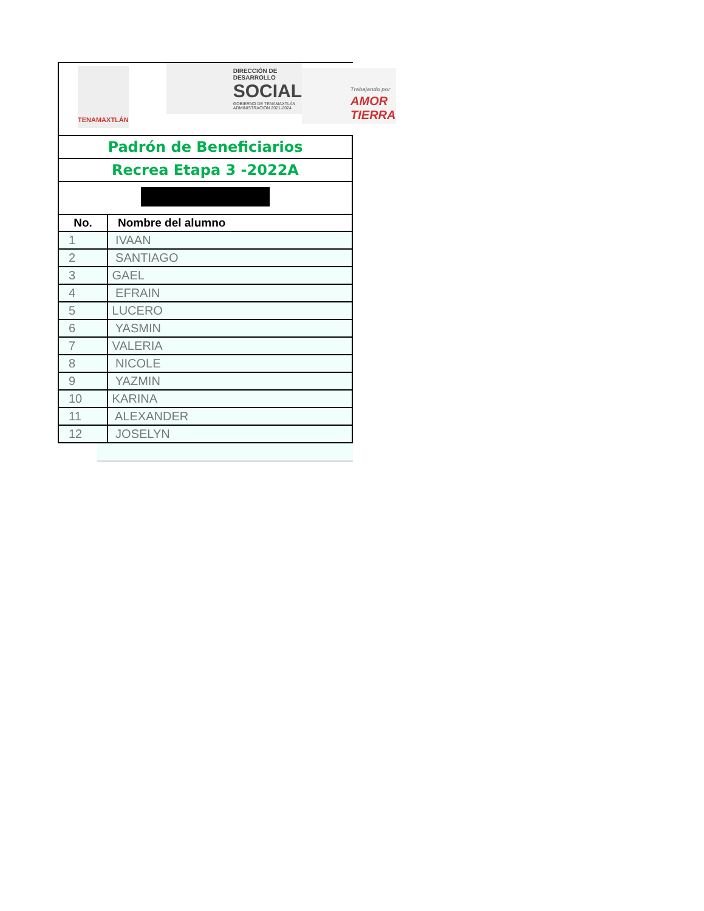TENAMAXTLÁN
DIRECCIÓN DE DESARROLLO
SOCIAL
GOBIERNO DE TENAMAXTLÁN
ADMINISTRACIÓN 2021-2024
Trabajando por
AMOR
TIERRA
| Padrón de Beneficiarios | |
| Recrea Etapa 3 -2022A | |
| No. | Nombre del alumno |
| 1 | IVAAN |
| 2 | SANTIAGO |
| 3 | GAEL |
| 4 | EFRAIN |
| 5 | LUCERO |
| 6 | YASMIN |
| 7 | VALERIA |
| 8 | NICOLE |
| 9 | YAZMIN |
| 10 | KARINA |
| 11 | ALEXANDER |
| 12 | JOSELYN |